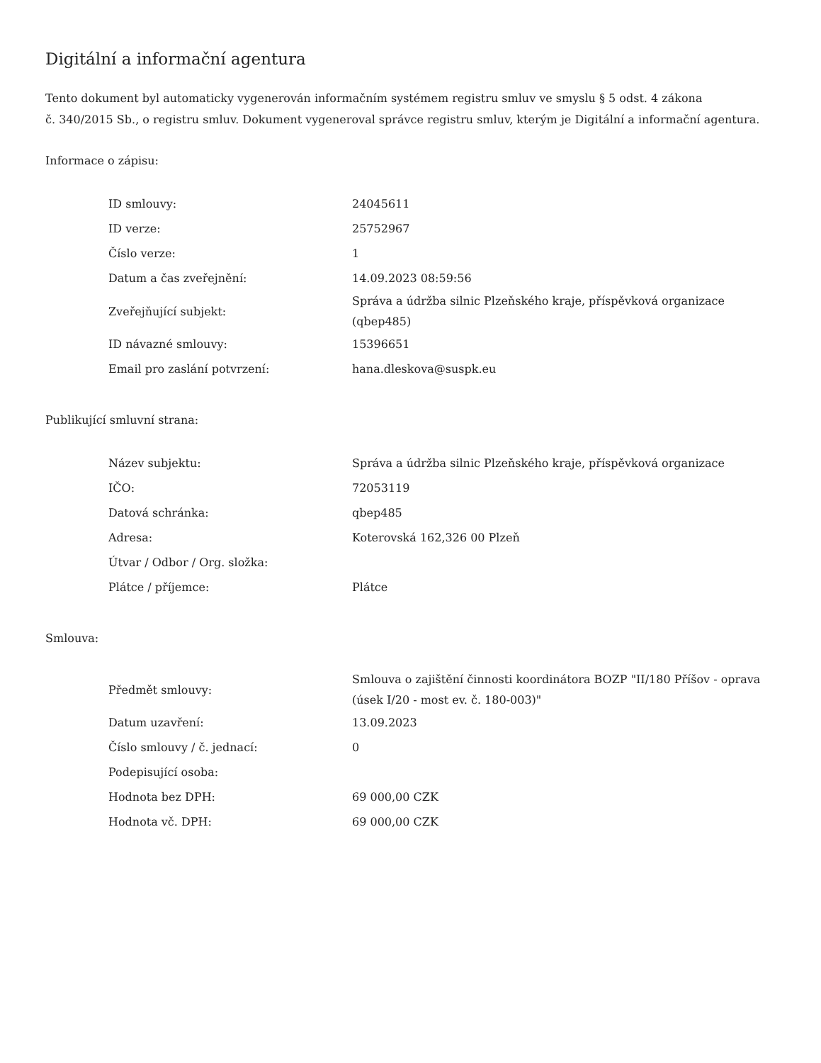Digitální a informační agentura
Tento dokument byl automaticky vygenerován informačním systémem registru smluv ve smyslu § 5 odst. 4 zákona
č. 340/2015 Sb., o registru smluv. Dokument vygeneroval správce registru smluv, kterým je Digitální a informační agentura.
Informace o zápisu:
| ID smlouvy: | 24045611 |
| ID verze: | 25752967 |
| Číslo verze: | 1 |
| Datum a čas zveřejnění: | 14.09.2023 08:59:56 |
| Zveřejňující subjekt: | Správa a údržba silnic Plzeňského kraje, příspěvková organizace (qbep485) |
| ID návazné smlouvy: | 15396651 |
| Email pro zaslání potvrzení: | hana.dleskova@suspk.eu |
Publikující smluvní strana:
| Název subjektu: | Správa a údržba silnic Plzeňského kraje, příspěvková organizace |
| IČO: | 72053119 |
| Datová schránka: | qbep485 |
| Adresa: | Koterovská 162,326 00 Plzeň |
| Útvar / Odbor / Org. složka: | |
| Plátce / příjemce: | Plátce |
Smlouva:
| Předmět smlouvy: | Smlouva o zajištění činnosti koordinátora BOZP "II/180 Příšov - oprava (úsek I/20 - most ev. č. 180-003)" |
| Datum uzavření: | 13.09.2023 |
| Číslo smlouvy / č. jednací: | 0 |
| Podepisující osoba: | |
| Hodnota bez DPH: | 69 000,00 CZK |
| Hodnota vč. DPH: | 69 000,00 CZK |